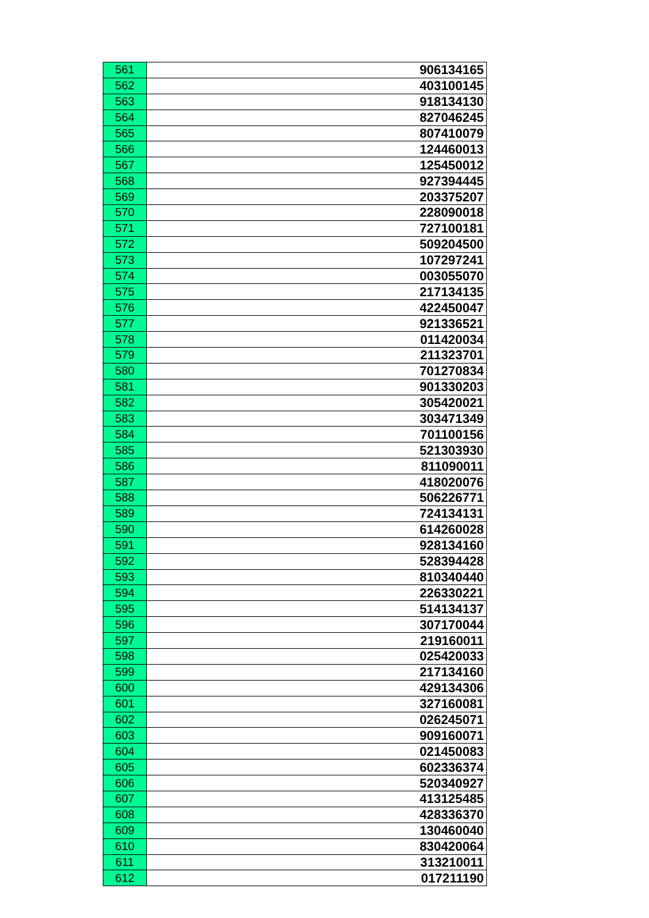| 561 | 906134165 |
| 562 | 403100145 |
| 563 | 918134130 |
| 564 | 827046245 |
| 565 | 807410079 |
| 566 | 124460013 |
| 567 | 125450012 |
| 568 | 927394445 |
| 569 | 203375207 |
| 570 | 228090018 |
| 571 | 727100181 |
| 572 | 509204500 |
| 573 | 107297241 |
| 574 | 003055070 |
| 575 | 217134135 |
| 576 | 422450047 |
| 577 | 921336521 |
| 578 | 011420034 |
| 579 | 211323701 |
| 580 | 701270834 |
| 581 | 901330203 |
| 582 | 305420021 |
| 583 | 303471349 |
| 584 | 701100156 |
| 585 | 521303930 |
| 586 | 811090011 |
| 587 | 418020076 |
| 588 | 506226771 |
| 589 | 724134131 |
| 590 | 614260028 |
| 591 | 928134160 |
| 592 | 528394428 |
| 593 | 810340440 |
| 594 | 226330221 |
| 595 | 514134137 |
| 596 | 307170044 |
| 597 | 219160011 |
| 598 | 025420033 |
| 599 | 217134160 |
| 600 | 429134306 |
| 601 | 327160081 |
| 602 | 026245071 |
| 603 | 909160071 |
| 604 | 021450083 |
| 605 | 602336374 |
| 606 | 520340927 |
| 607 | 413125485 |
| 608 | 428336370 |
| 609 | 130460040 |
| 610 | 830420064 |
| 611 | 313210011 |
| 612 | 017211190 |